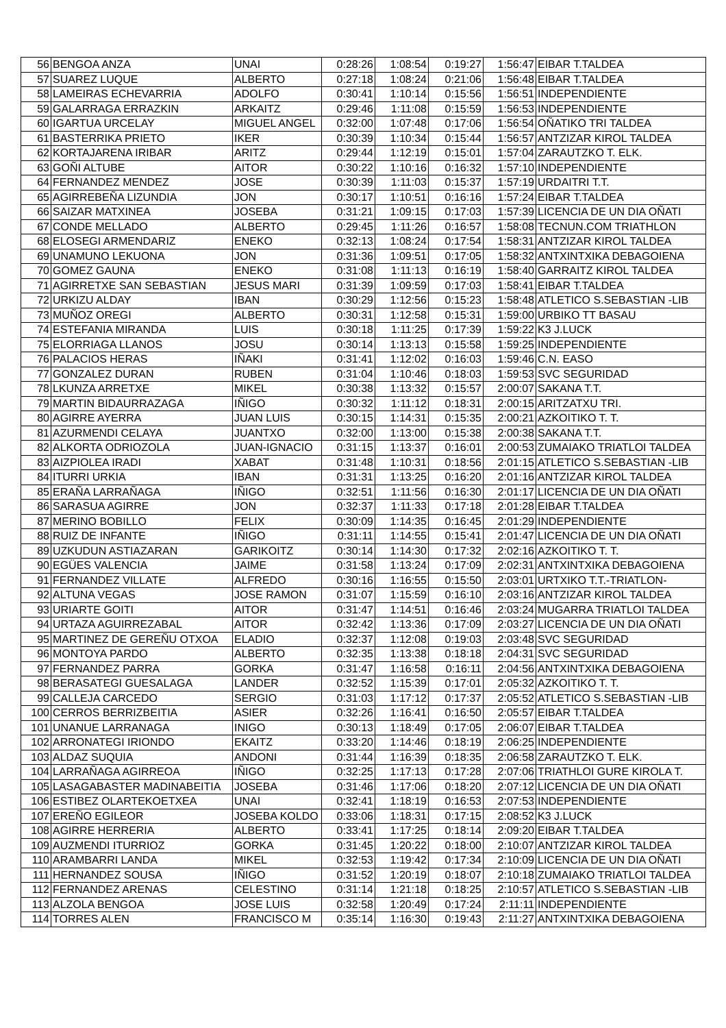| 56 | BENGOA ANZA | UNAI | 0:28:26 | 1:08:54 | 0:19:27 | 1:56:47 | EIBAR T.TALDEA |
| 57 | SUAREZ LUQUE | ALBERTO | 0:27:18 | 1:08:24 | 0:21:06 | 1:56:48 | EIBAR T.TALDEA |
| 58 | LAMEIRAS ECHEVARRIA | ADOLFO | 0:30:41 | 1:10:14 | 0:15:56 | 1:56:51 | INDEPENDIENTE |
| 59 | GALARRAGA ERRAZKIN | ARKAITZ | 0:29:46 | 1:11:08 | 0:15:59 | 1:56:53 | INDEPENDIENTE |
| 60 | IGARTUA URCELAY | MIGUEL ANGEL | 0:32:00 | 1:07:48 | 0:17:06 | 1:56:54 | OÑATIKO TRI TALDEA |
| 61 | BASTERRIKA PRIETO | IKER | 0:30:39 | 1:10:34 | 0:15:44 | 1:56:57 | ANTZIZAR KIROL TALDEA |
| 62 | KORTAJARENA IRIBAR | ARITZ | 0:29:44 | 1:12:19 | 0:15:01 | 1:57:04 | ZARAUTZKO T. ELK. |
| 63 | GOÑI ALTUBE | AITOR | 0:30:22 | 1:10:16 | 0:16:32 | 1:57:10 | INDEPENDIENTE |
| 64 | FERNANDEZ MENDEZ | JOSE | 0:30:39 | 1:11:03 | 0:15:37 | 1:57:19 | URDAITRI T.T. |
| 65 | AGIRREBEÑA LIZUNDIA | JON | 0:30:17 | 1:10:51 | 0:16:16 | 1:57:24 | EIBAR T.TALDEA |
| 66 | SAIZAR MATXINEA | JOSEBA | 0:31:21 | 1:09:15 | 0:17:03 | 1:57:39 | LICENCIA DE UN DIA OÑATI |
| 67 | CONDE MELLADO | ALBERTO | 0:29:45 | 1:11:26 | 0:16:57 | 1:58:08 | TECNUN.COM TRIATHLON |
| 68 | ELOSEGI ARMENDARIZ | ENEKO | 0:32:13 | 1:08:24 | 0:17:54 | 1:58:31 | ANTZIZAR KIROL TALDEA |
| 69 | UNAMUNO LEKUONA | JON | 0:31:36 | 1:09:51 | 0:17:05 | 1:58:32 | ANTXINTXIKA DEBAGOIENA |
| 70 | GOMEZ GAUNA | ENEKO | 0:31:08 | 1:11:13 | 0:16:19 | 1:58:40 | GARRAITZ KIROL TALDEA |
| 71 | AGIRRETXE SAN SEBASTIAN | JESUS MARI | 0:31:39 | 1:09:59 | 0:17:03 | 1:58:41 | EIBAR T.TALDEA |
| 72 | URKIZU ALDAY | IBAN | 0:30:29 | 1:12:56 | 0:15:23 | 1:58:48 | ATLETICO S.SEBASTIAN -LIB |
| 73 | MUÑOZ OREGI | ALBERTO | 0:30:31 | 1:12:58 | 0:15:31 | 1:59:00 | URBIKO TT BASAU |
| 74 | ESTEFANIA MIRANDA | LUIS | 0:30:18 | 1:11:25 | 0:17:39 | 1:59:22 | K3 J.LUCK |
| 75 | ELORRIAGA LLANOS | JOSU | 0:30:14 | 1:13:13 | 0:15:58 | 1:59:25 | INDEPENDIENTE |
| 76 | PALACIOS HERAS | IÑAKI | 0:31:41 | 1:12:02 | 0:16:03 | 1:59:46 | C.N. EASO |
| 77 | GONZALEZ DURAN | RUBEN | 0:31:04 | 1:10:46 | 0:18:03 | 1:59:53 | SVC SEGURIDAD |
| 78 | LKUNZA ARRETXE | MIKEL | 0:30:38 | 1:13:32 | 0:15:57 | 2:00:07 | SAKANA T.T. |
| 79 | MARTIN BIDAURRAZAGA | IÑIGO | 0:30:32 | 1:11:12 | 0:18:31 | 2:00:15 | ARITZATXU TRI. |
| 80 | AGIRRE AYERRA | JUAN LUIS | 0:30:15 | 1:14:31 | 0:15:35 | 2:00:21 | AZKOITIKO T. T. |
| 81 | AZURMENDI CELAYA | JUANTXO | 0:32:00 | 1:13:00 | 0:15:38 | 2:00:38 | SAKANA T.T. |
| 82 | ALKORTA ODRIOZOLA | JUAN-IGNACIO | 0:31:15 | 1:13:37 | 0:16:01 | 2:00:53 | ZUMAIAKO TRIATLOI TALDEA |
| 83 | AIZPIOLEA IRADI | XABAT | 0:31:48 | 1:10:31 | 0:18:56 | 2:01:15 | ATLETICO S.SEBASTIAN -LIB |
| 84 | ITURRI URKIA | IBAN | 0:31:31 | 1:13:25 | 0:16:20 | 2:01:16 | ANTZIZAR KIROL TALDEA |
| 85 | ERAÑA LARRAÑAGA | IÑIGO | 0:32:51 | 1:11:56 | 0:16:30 | 2:01:17 | LICENCIA DE UN DIA OÑATI |
| 86 | SARASUA AGIRRE | JON | 0:32:37 | 1:11:33 | 0:17:18 | 2:01:28 | EIBAR T.TALDEA |
| 87 | MERINO BOBILLO | FELIX | 0:30:09 | 1:14:35 | 0:16:45 | 2:01:29 | INDEPENDIENTE |
| 88 | RUIZ DE INFANTE | IÑIGO | 0:31:11 | 1:14:55 | 0:15:41 | 2:01:47 | LICENCIA DE UN DIA OÑATI |
| 89 | UZKUDUN ASTIAZARAN | GARIKOITZ | 0:30:14 | 1:14:30 | 0:17:32 | 2:02:16 | AZKOITIKO T. T. |
| 90 | EGÜES VALENCIA | JAIME | 0:31:58 | 1:13:24 | 0:17:09 | 2:02:31 | ANTXINTXIKA DEBAGOIENA |
| 91 | FERNANDEZ VILLATE | ALFREDO | 0:30:16 | 1:16:55 | 0:15:50 | 2:03:01 | URTXIKO T.T.-TRIATLON- |
| 92 | ALTUNA VEGAS | JOSE RAMON | 0:31:07 | 1:15:59 | 0:16:10 | 2:03:16 | ANTZIZAR KIROL TALDEA |
| 93 | URIARTE GOITI | AITOR | 0:31:47 | 1:14:51 | 0:16:46 | 2:03:24 | MUGARRA TRIATLOI TALDEA |
| 94 | URTAZA AGUIRREZABAL | AITOR | 0:32:42 | 1:13:36 | 0:17:09 | 2:03:27 | LICENCIA DE UN DIA OÑATI |
| 95 | MARTINEZ DE GEREÑU OTXOA | ELADIO | 0:32:37 | 1:12:08 | 0:19:03 | 2:03:48 | SVC SEGURIDAD |
| 96 | MONTOYA PARDO | ALBERTO | 0:32:35 | 1:13:38 | 0:18:18 | 2:04:31 | SVC SEGURIDAD |
| 97 | FERNANDEZ PARRA | GORKA | 0:31:47 | 1:16:58 | 0:16:11 | 2:04:56 | ANTXINTXIKA DEBAGOIENA |
| 98 | BERASATEGI GUESALAGA | LANDER | 0:32:52 | 1:15:39 | 0:17:01 | 2:05:32 | AZKOITIKO T. T. |
| 99 | CALLEJA CARCEDO | SERGIO | 0:31:03 | 1:17:12 | 0:17:37 | 2:05:52 | ATLETICO S.SEBASTIAN -LIB |
| 100 | CERROS BERRIZBEITIA | ASIER | 0:32:26 | 1:16:41 | 0:16:50 | 2:05:57 | EIBAR T.TALDEA |
| 101 | UNANUE LARRANAGA | INIGO | 0:30:13 | 1:18:49 | 0:17:05 | 2:06:07 | EIBAR T.TALDEA |
| 102 | ARRONATEGI IRIONDO | EKAITZ | 0:33:20 | 1:14:46 | 0:18:19 | 2:06:25 | INDEPENDIENTE |
| 103 | ALDAZ SUQUIA | ANDONI | 0:31:44 | 1:16:39 | 0:18:35 | 2:06:58 | ZARAUTZKO T. ELK. |
| 104 | LARRAÑAGA AGIRREOA | IÑIGO | 0:32:25 | 1:17:13 | 0:17:28 | 2:07:06 | TRIATHLOI GURE KIROLA T. |
| 105 | LASAGABASTER MADINABEITIA | JOSEBA | 0:31:46 | 1:17:06 | 0:18:20 | 2:07:12 | LICENCIA DE UN DIA OÑATI |
| 106 | ESTIBEZ OLARTEKOETXEA | UNAI | 0:32:41 | 1:18:19 | 0:16:53 | 2:07:53 | INDEPENDIENTE |
| 107 | EREÑO EGILEOR | JOSEBA KOLDO | 0:33:06 | 1:18:31 | 0:17:15 | 2:08:52 | K3 J.LUCK |
| 108 | AGIRRE HERRERIA | ALBERTO | 0:33:41 | 1:17:25 | 0:18:14 | 2:09:20 | EIBAR T.TALDEA |
| 109 | AUZMENDI ITURRIOZ | GORKA | 0:31:45 | 1:20:22 | 0:18:00 | 2:10:07 | ANTZIZAR KIROL TALDEA |
| 110 | ARAMBARRI LANDA | MIKEL | 0:32:53 | 1:19:42 | 0:17:34 | 2:10:09 | LICENCIA DE UN DIA OÑATI |
| 111 | HERNANDEZ SOUSA | IÑIGO | 0:31:52 | 1:20:19 | 0:18:07 | 2:10:18 | ZUMAIAKO TRIATLOI TALDEA |
| 112 | FERNANDEZ ARENAS | CELESTINO | 0:31:14 | 1:21:18 | 0:18:25 | 2:10:57 | ATLETICO S.SEBASTIAN -LIB |
| 113 | ALZOLA BENGOA | JOSE LUIS | 0:32:58 | 1:20:49 | 0:17:24 | 2:11:11 | INDEPENDIENTE |
| 114 | TORRES ALEN | FRANCISCO M | 0:35:14 | 1:16:30 | 0:19:43 | 2:11:27 | ANTXINTXIKA DEBAGOIENA |